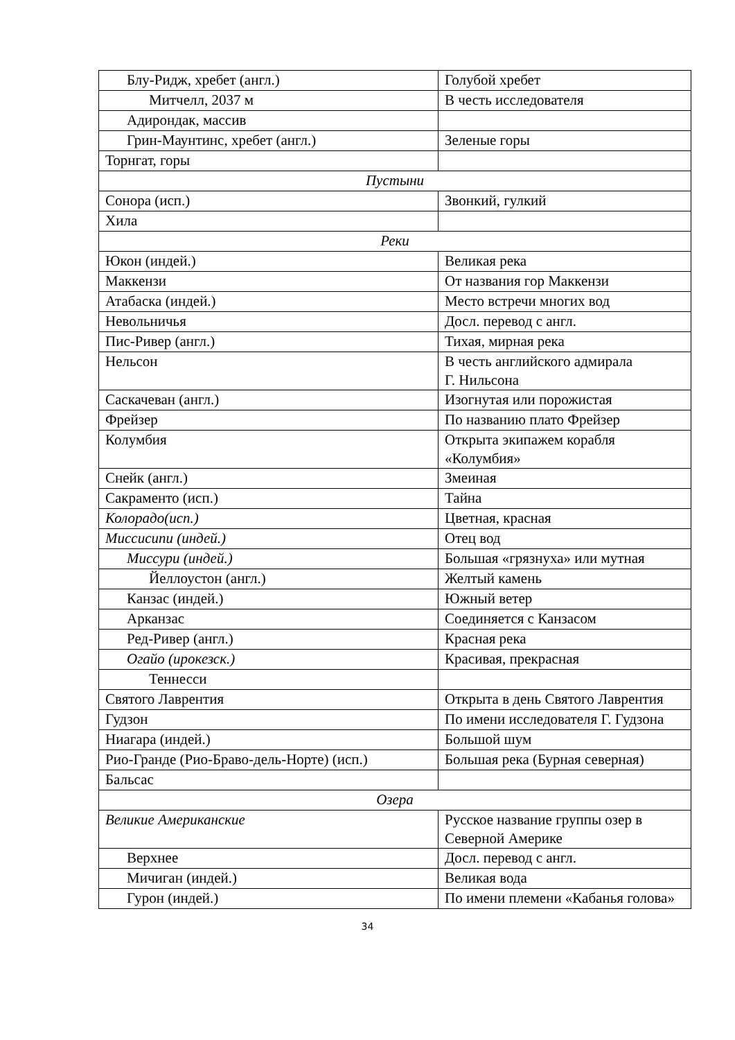| Блу-Ридж, хребет (англ.) | Голубой хребет |
| Митчелл, 2037 м | В честь исследователя |
| Адирондак, массив | |
| Грин-Маунтинс, хребет (англ.) | Зеленые горы |
| Торнгат, горы | |
| Пустыни | |
| Сонора (исп.) | Звонкий, гулкий |
| Хила | |
| Реки | |
| Юкон (индей.) | Великая река |
| Маккензи | От названия гор Маккензи |
| Атабаска (индей.) | Место встречи многих вод |
| Невольничья | Досл. перевод с англ. |
| Пис-Ривер (англ.) | Тихая, мирная река |
| Нельсон | В честь английского адмирала Г. Нильсона |
| Саскачеван (англ.) | Изогнутая или порожистая |
| Фрейзер | По названию плато Фрейзер |
| Колумбия | Открыта экипажем корабля «Колумбия» |
| Снейк (англ.) | Змеиная |
| Сакраменто (исп.) | Тайна |
| Колорадо(исп.) | Цветная, красная |
| Миссисипи (индей.) | Отец вод |
| Миссури (индей.) | Большая «грязнуха» или мутная |
| Йеллоустон (англ.) | Желтый камень |
| Канзас (индей.) | Южный ветер |
| Арканзас | Соединяется с Канзасом |
| Ред-Ривер (англ.) | Красная река |
| Огайо (ирокезск.) | Красивая, прекрасная |
| Теннесси | |
| Святого Лаврентия | Открыта в день Святого Лаврентия |
| Гудзон | По имени исследователя Г. Гудзона |
| Ниагара (индей.) | Большой шум |
| Рио-Гранде (Рио-Браво-дель-Норте) (исп.) | Большая река (Бурная северная) |
| Бальсас | |
| Озера | |
| Великие Американские | Русское название группы озер в Северной Америке |
| Верхнее | Досл. перевод с англ. |
| Мичиган (индей.) | Великая вода |
| Гурон (индей.) | По имени племени «Кабанья голова» |
34